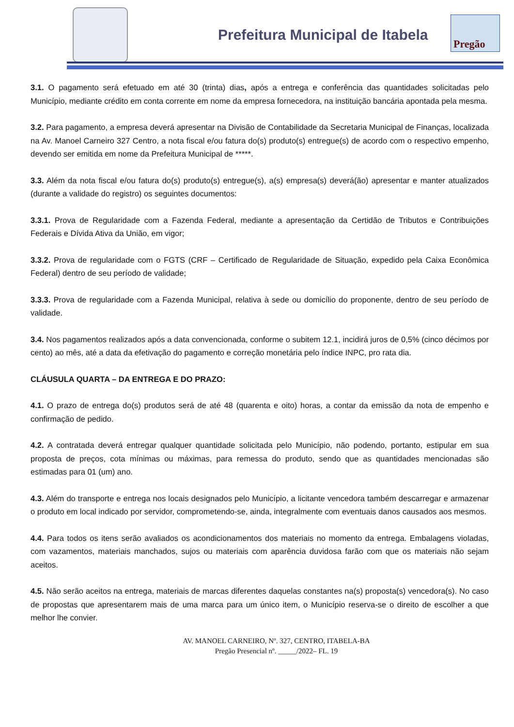Prefeitura Municipal de Itabela
Pregão
3.1. O pagamento será efetuado em até 30 (trinta) dias, após a entrega e conferência das quantidades solicitadas pelo Município, mediante crédito em conta corrente em nome da empresa fornecedora, na instituição bancária apontada pela mesma.
3.2. Para pagamento, a empresa deverá apresentar na Divisão de Contabilidade da Secretaria Municipal de Finanças, localizada na Av. Manoel Carneiro 327 Centro, a nota fiscal e/ou fatura do(s) produto(s) entregue(s) de acordo com o respectivo empenho, devendo ser emitida em nome da Prefeitura Municipal de *****.
3.3. Além da nota fiscal e/ou fatura do(s) produto(s) entregue(s), a(s) empresa(s) deverá(ão) apresentar e manter atualizados (durante a validade do registro) os seguintes documentos:
3.3.1. Prova de Regularidade com a Fazenda Federal, mediante a apresentação da Certidão de Tributos e Contribuições Federais e Dívida Ativa da União, em vigor;
3.3.2. Prova de regularidade com o FGTS (CRF – Certificado de Regularidade de Situação, expedido pela Caixa Econômica Federal) dentro de seu período de validade;
3.3.3. Prova de regularidade com a Fazenda Municipal, relativa à sede ou domicílio do proponente, dentro de seu período de validade.
3.4. Nos pagamentos realizados após a data convencionada, conforme o subitem 12.1, incidirá juros de 0,5% (cinco décimos por cento) ao mês, até a data da efetivação do pagamento e correção monetária pelo índice INPC, pro rata dia.
CLÁUSULA QUARTA – DA ENTREGA E DO PRAZO:
4.1. O prazo de entrega do(s) produtos será de até 48 (quarenta e oito) horas, a contar da emissão da nota de empenho e confirmação de pedido.
4.2. A contratada deverá entregar qualquer quantidade solicitada pelo Município, não podendo, portanto, estipular em sua proposta de preços, cota mínimas ou máximas, para remessa do produto, sendo que as quantidades mencionadas são estimadas para 01 (um) ano.
4.3. Além do transporte e entrega nos locais designados pelo Município, a licitante vencedora também descarregar e armazenar o produto em local indicado por servidor, comprometendo-se, ainda, integralmente com eventuais danos causados aos mesmos.
4.4. Para todos os itens serão avaliados os acondicionamentos dos materiais no momento da entrega. Embalagens violadas, com vazamentos, materiais manchados, sujos ou materiais com aparência duvidosa farão com que os materiais não sejam aceitos.
4.5. Não serão aceitos na entrega, materiais de marcas diferentes daquelas constantes na(s) proposta(s) vencedora(s). No caso de propostas que apresentarem mais de uma marca para um único item, o Município reserva-se o direito de escolher a que melhor lhe convier.
AV. MANOEL CARNEIRO, Nº. 327, CENTRO, ITABELA-BA
Pregão Presencial nº. _____/2022– FL. 19